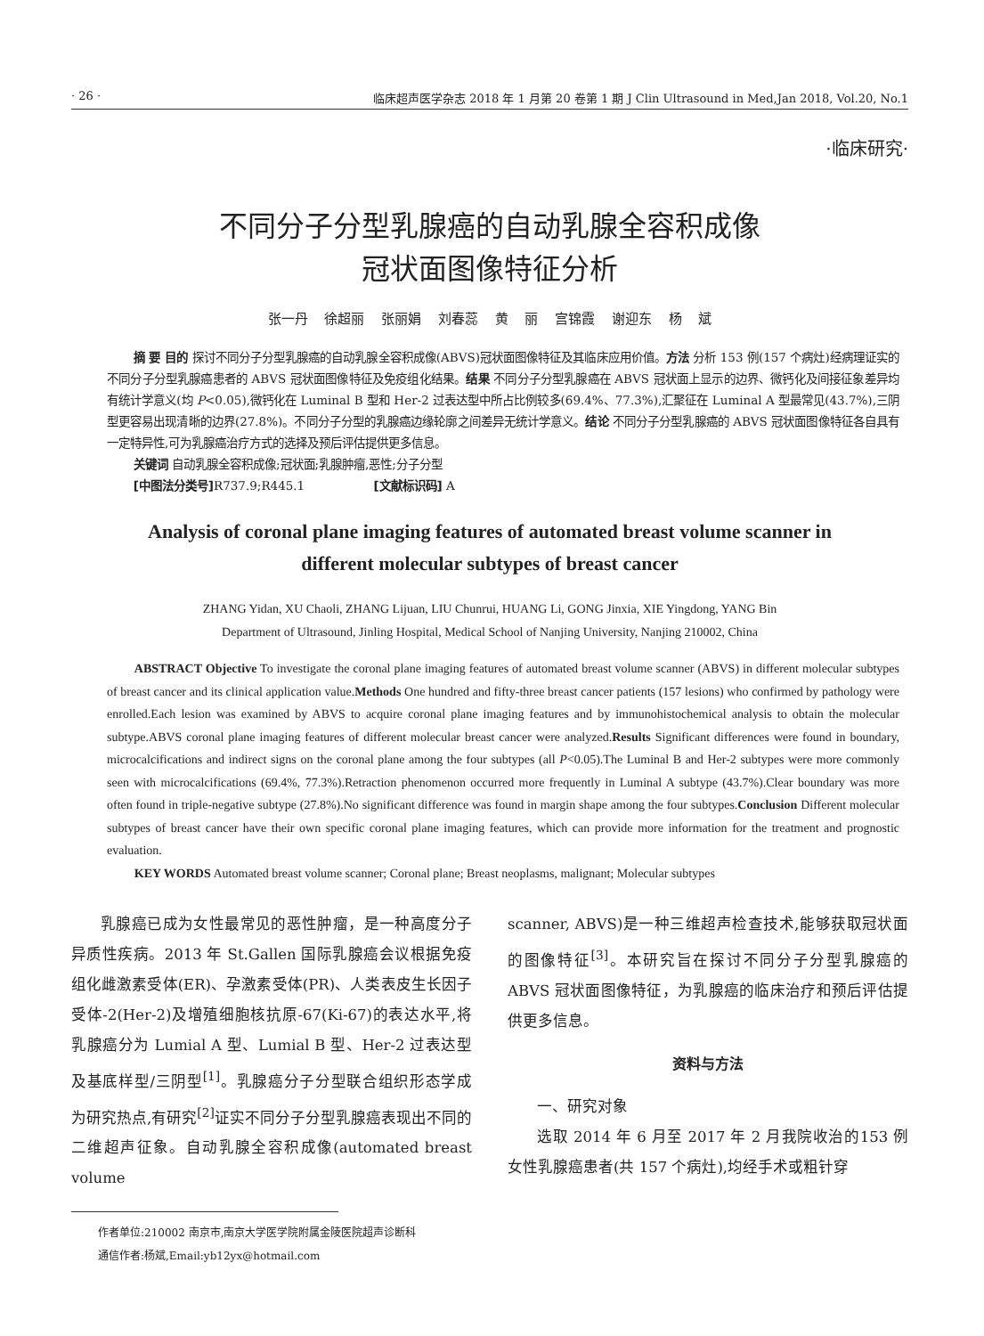· 26 · 临床超声医学杂志 2018 年 1 月第 20 卷第 1 期 J Clin Ultrasound in Med,Jan 2018, Vol.20, No.1
·临床研究·
不同分子分型乳腺癌的自动乳腺全容积成像
冠状面图像特征分析
张一丹 徐超丽 张丽娟 刘春蕊 黄 丽 宫锦霞 谢迎东 杨 斌
摘 要 目的 探讨不同分子分型乳腺癌的自动乳腺全容积成像(ABVS)冠状面图像特征及其临床应用价值。方法 分析 153 例(157 个病灶)经病理证实的不同分子分型乳腺癌患者的 ABVS 冠状面图像特征及免疫组化结果。结果 不同分子分型乳腺癌在 ABVS 冠状面上显示的边界、微钙化及间接征象差异均有统计学意义(均 P<0.05),微钙化在 Luminal B 型和 Her-2 过表达型中所占比例较多(69.4%、77.3%),汇聚征在 Luminal A 型最常见(43.7%),三阴型更容易出现清晰的边界(27.8%)。不同分子分型的乳腺癌边缘轮廓之间差异无统计学意义。结论 不同分子分型乳腺癌的 ABVS 冠状面图像特征各自具有一定特异性,可为乳腺癌治疗方式的选择及预后评估提供更多信息。
关键词 自动乳腺全容积成像;冠状面;乳腺肿瘤,恶性;分子分型
[中图法分类号] R737.9;R445.1 [文献标识码] A
Analysis of coronal plane imaging features of automated breast volume scanner in
different molecular subtypes of breast cancer
ZHANG Yidan, XU Chaoli, ZHANG Lijuan, LIU Chunrui, HUANG Li, GONG Jinxia, XIE Yingdong, YANG Bin
Department of Ultrasound, Jinling Hospital, Medical School of Nanjing University, Nanjing 210002, China
ABSTRACT Objective To investigate the coronal plane imaging features of automated breast volume scanner (ABVS) in different molecular subtypes of breast cancer and its clinical application value.Methods One hundred and fifty-three breast cancer patients (157 lesions) who confirmed by pathology were enrolled.Each lesion was examined by ABVS to acquire coronal plane imaging features and by immunohistochemical analysis to obtain the molecular subtype.ABVS coronal plane imaging features of different molecular breast cancer were analyzed.Results Significant differences were found in boundary, microcalcifications and indirect signs on the coronal plane among the four subtypes (all P<0.05).The Luminal B and Her-2 subtypes were more commonly seen with microcalcifications (69.4%, 77.3%).Retraction phenomenon occurred more frequently in Luminal A subtype (43.7%).Clear boundary was more often found in triple-negative subtype (27.8%).No significant difference was found in margin shape among the four subtypes.Conclusion Different molecular subtypes of breast cancer have their own specific coronal plane imaging features, which can provide more information for the treatment and prognostic evaluation.
KEY WORDS Automated breast volume scanner; Coronal plane; Breast neoplasms, malignant; Molecular subtypes
乳腺癌已成为女性最常见的恶性肿瘤，是一种高度分子异质性疾病。2013 年 St.Gallen 国际乳腺癌会议根据免疫组化雌激素受体(ER)、孕激素受体(PR)、人类表皮生长因子受体-2(Her-2)及增殖细胞核抗原-67(Ki-67)的表达水平,将乳腺癌分为 Lumial A 型、Lumial B 型、Her-2 过表达型及基底样型/三阴型<sup>[1]</sup>。乳腺癌分子分型联合组织形态学成为研究热点,有研究<sup>[2]</sup>证实不同分子分型乳腺癌表现出不同的二维超声征象。自动乳腺全容积成像(automated breast volume
scanner, ABVS)是一种三维超声检查技术,能够获取冠状面的图像特征<sup>[3]</sup>。本研究旨在探讨不同分子分型乳腺癌的 ABVS 冠状面图像特征，为乳腺癌的临床治疗和预后评估提供更多信息。
资料与方法
一、研究对象
选取 2014 年 6 月至 2017 年 2 月我院收治的153 例女性乳腺癌患者(共 157 个病灶),均经手术或粗针穿
作者单位:210002 南京市,南京大学医学院附属金陵医院超声诊断科
通信作者:杨斌,Email:yb12yx@hotmail.com